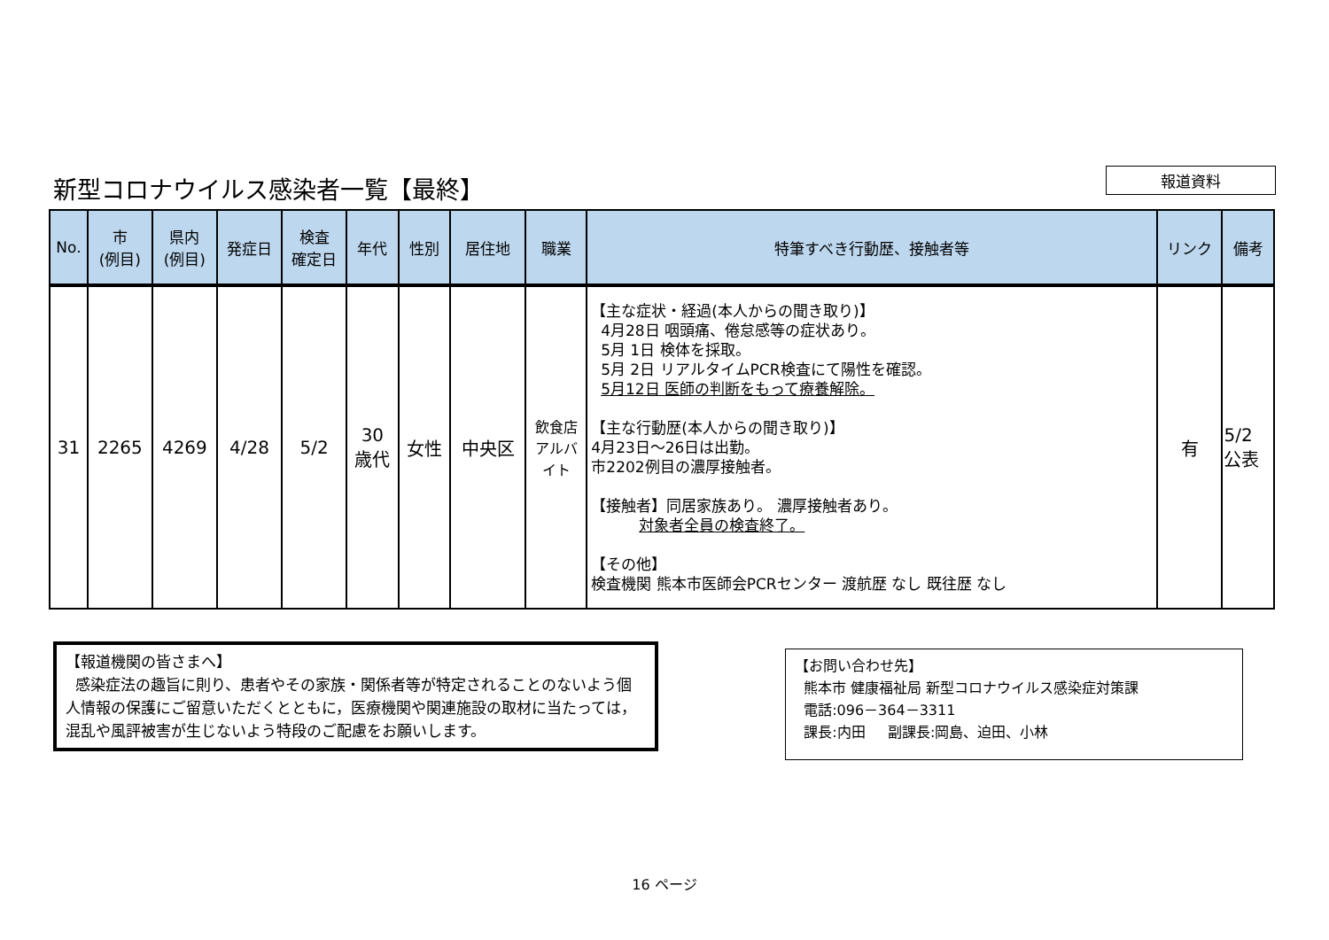新型コロナウイルス感染者一覧【最終】
報道資料
| No. | 市 (例目) | 県内 (例目) | 発症日 | 検査 確定日 | 年代 | 性別 | 居住地 | 職業 | 特筆すべき行動歴、接触者等 | リンク | 備考 |
| --- | --- | --- | --- | --- | --- | --- | --- | --- | --- | --- | --- |
| 31 | 2265 | 4269 | 4/28 | 5/2 | 30 歳代 | 女性 | 中央区 | 飲食店 アルバ イト | 【主な症状・経過(本人からの聞き取り)】 4月28日 咽頭痛、倦怠感等の症状あり。 5月 1日 検体を採取。 5月 2日 リアルタイムPCR検査にて陽性を確認。 5月12日 医師の判断をもって療養解除。 【主な行動歴(本人からの聞き取り)】 4月23日～26日は出勤。 市2202例目の濃厚接触者。 【接触者】同居家族あり。 濃厚接触者あり。 対象者全員の検査終了。 【その他】 検査機関 熊本市医師会PCRセンター 渡航歴 なし 既往歴 なし | 有 | 5/2 公表 |
【報道機関の皆さまへ】
感染症法の趣旨に則り、患者やその家族・関係者等が特定されることのないよう個人情報の保護にご留意いただくとともに，医療機関や関連施設の取材に当たっては，混乱や風評被害が生じないよう特段のご配慮をお願いします。
【お問い合わせ先】
熊本市 健康福祉局 新型コロナウイルス感染症対策課
電話:096－364－3311
課長:内田 副課長:岡島、迫田、小林
16 ページ